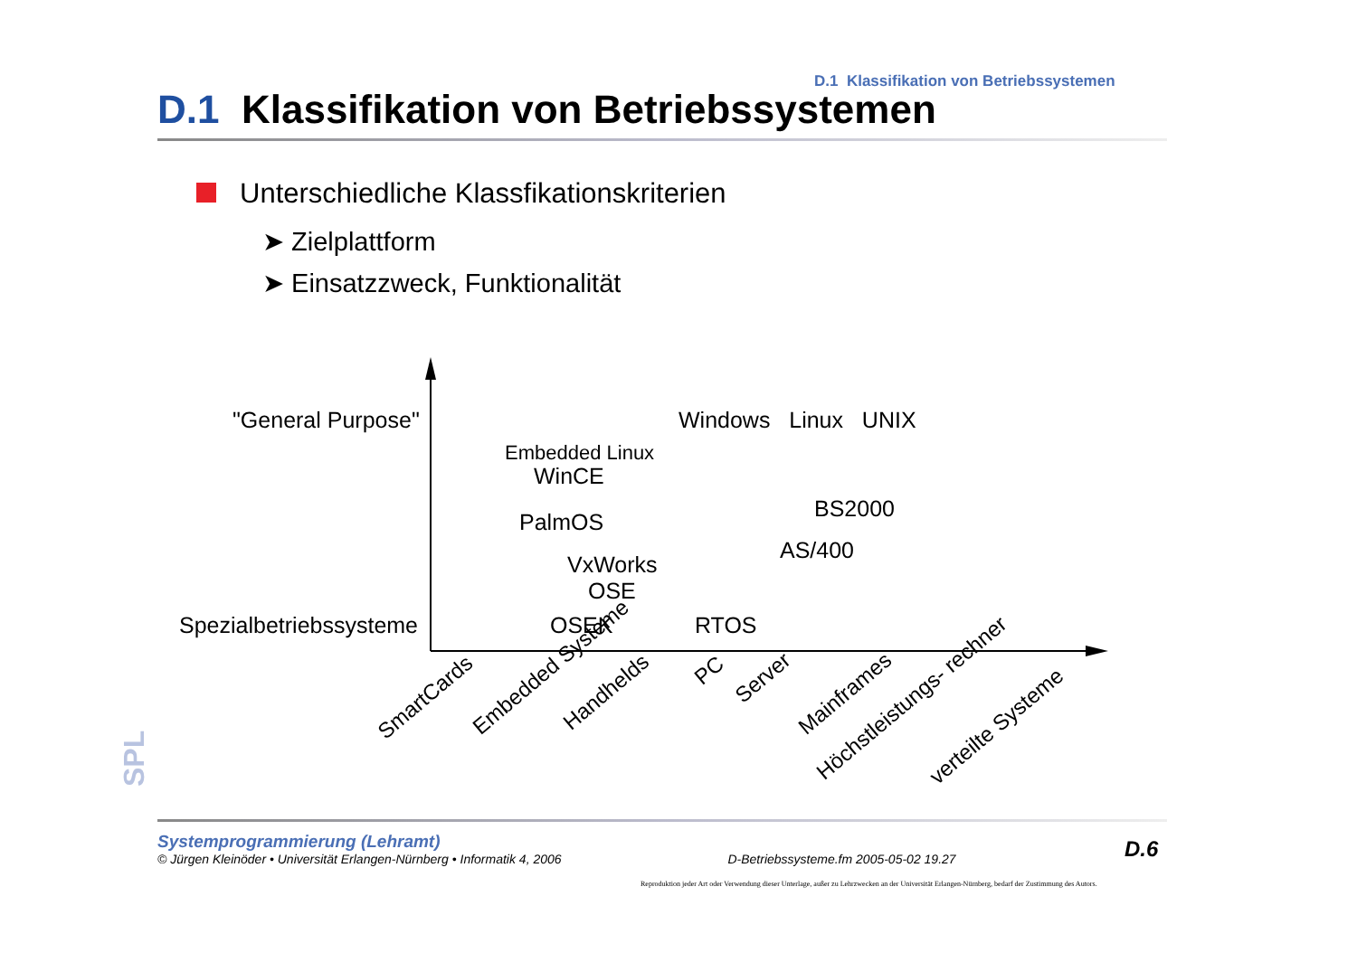D.1 Klassifikation von Betriebssystemen
D.1 Klassifikation von Betriebssystemen
Unterschiedliche Klassfikationskriterien
➤ Zielplattform
➤ Einsatzzweck, Funktionalität
"General Purpose"
Spezialbetriebssysteme
Windows Linux UNIX
Embedded Linux
WinCE
BS2000
PalmOS
AS/400
VxWorks
OSE
OSEK RTOS
SmartCards Embedded Systeme Handhelds
PC
Server
Mainframes
Höchstleistungs- rechner verteilte Systeme
SPL
Systemprogrammierung (Lehramt)
© Jürgen Kleinöder • Universität Erlangen-Nürnberg • Informatik 4, 2006 D-Betriebssysteme.fm 2005-05-02 19.27
D.6
Reproduktion jeder Art oder Verwendung dieser Unterlage, außer zu Lehrzwecken an der Universität Erlangen-Nürnberg, bedarf der Zustimmung des Autors.